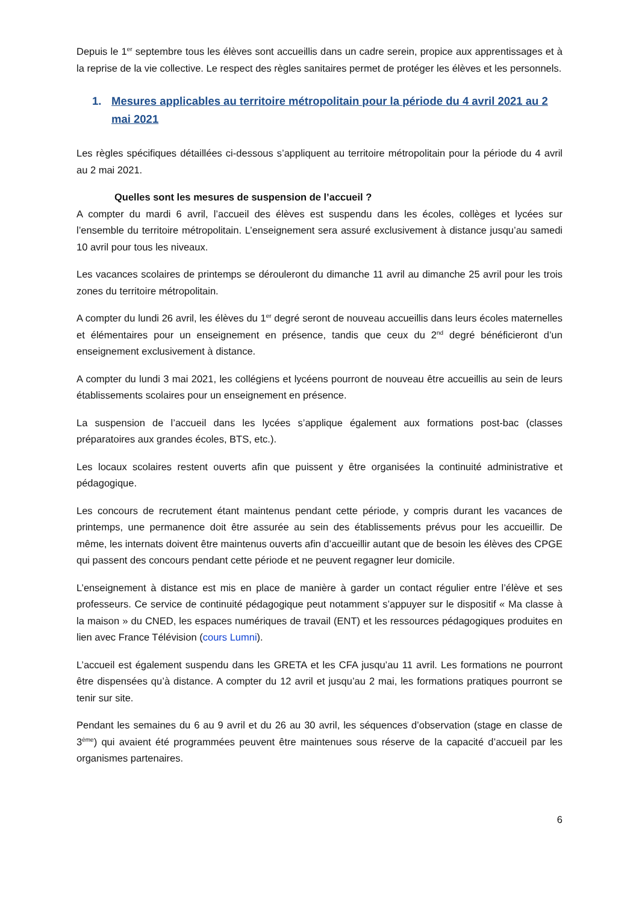Depuis le 1<sup>er</sup> septembre tous les élèves sont accueillis dans un cadre serein, propice aux apprentissages et à la reprise de la vie collective. Le respect des règles sanitaires permet de protéger les élèves et les personnels.
1. Mesures applicables au territoire métropolitain pour la période du 4 avril 2021 au 2 mai 2021
Les règles spécifiques détaillées ci-dessous s’appliquent au territoire métropolitain pour la période du 4 avril au 2 mai 2021.
Quelles sont les mesures de suspension de l’accueil ?
A compter du mardi 6 avril, l’accueil des élèves est suspendu dans les écoles, collèges et lycées sur l’ensemble du territoire métropolitain. L’enseignement sera assuré exclusivement à distance jusqu’au samedi 10 avril pour tous les niveaux.
Les vacances scolaires de printemps se dérouleront du dimanche 11 avril au dimanche 25 avril pour les trois zones du territoire métropolitain.
A compter du lundi 26 avril, les élèves du 1<sup>er</sup> degré seront de nouveau accueillis dans leurs écoles maternelles et élémentaires pour un enseignement en présence, tandis que ceux du 2<sup>nd</sup> degré bénéficieront d’un enseignement exclusivement à distance.
A compter du lundi 3 mai 2021, les collégiens et lycéens pourront de nouveau être accueillis au sein de leurs établissements scolaires pour un enseignement en présence.
La suspension de l’accueil dans les lycées s’applique également aux formations post-bac (classes préparatoires aux grandes écoles, BTS, etc.).
Les locaux scolaires restent ouverts afin que puissent y être organisées la continuité administrative et pédagogique.
Les concours de recrutement étant maintenus pendant cette période, y compris durant les vacances de printemps, une permanence doit être assurée au sein des établissements prévus pour les accueillir. De même, les internats doivent être maintenus ouverts afin d’accueillir autant que de besoin les élèves des CPGE qui passent des concours pendant cette période et ne peuvent regagner leur domicile.
L’enseignement à distance est mis en place de manière à garder un contact régulier entre l’élève et ses professeurs. Ce service de continuité pédagogique peut notamment s’appuyer sur le dispositif « Ma classe à la maison » du CNED, les espaces numériques de travail (ENT) et les ressources pédagogiques produites en lien avec France Télévision (cours Lumni).
L’accueil est également suspendu dans les GRETA et les CFA jusqu’au 11 avril. Les formations ne pourront être dispensées qu’à distance. A compter du 12 avril et jusqu’au 2 mai, les formations pratiques pourront se tenir sur site.
Pendant les semaines du 6 au 9 avril et du 26 au 30 avril, les séquences d’observation (stage en classe de 3<sup>ème</sup>) qui avaient été programmées peuvent être maintenues sous réserve de la capacité d’accueil par les organismes partenaires.
6